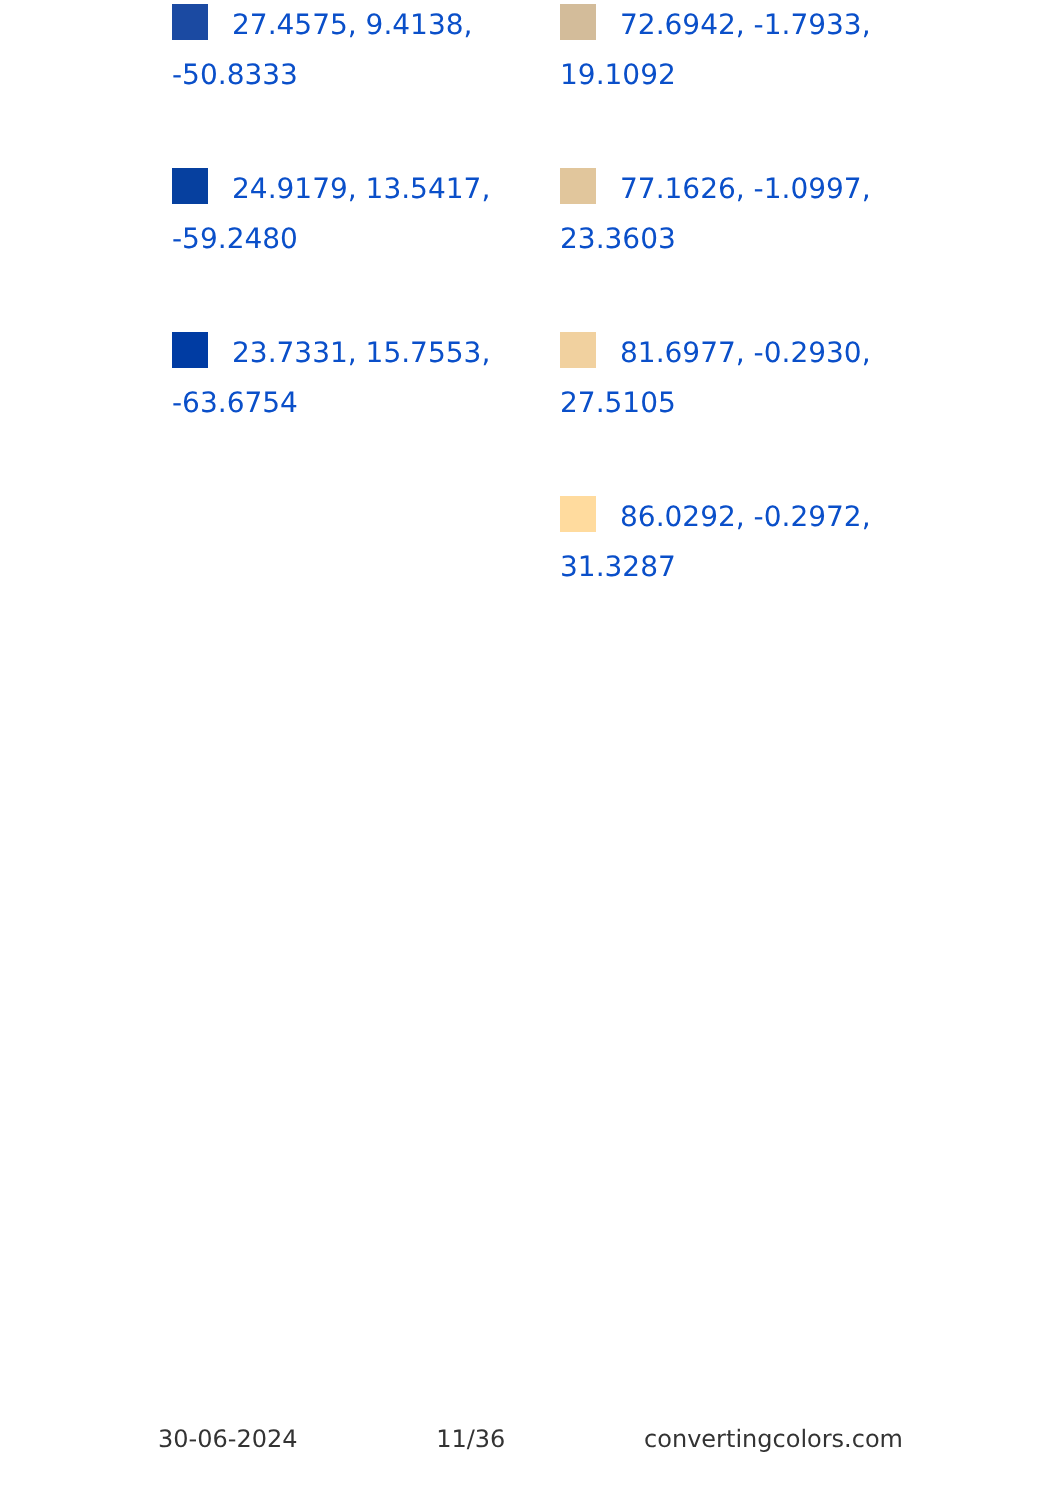27.4575, 9.4138, -50.8333
24.9179, 13.5417, -59.2480
23.7331, 15.7553, -63.6754
72.6942, -1.7933, 19.1092
77.1626, -1.0997, 23.3603
81.6977, -0.2930, 27.5105
86.0292, -0.2972, 31.3287
30-06-2024 11/36 convertingcolors.com